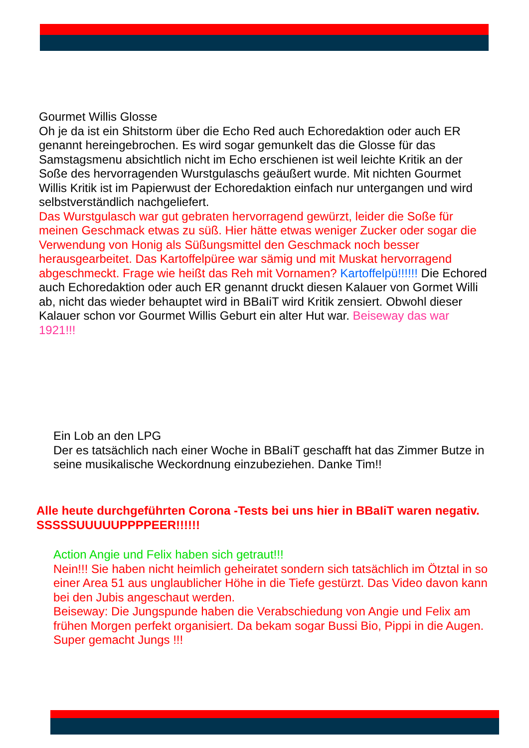Gourmet Willis Glosse
Oh je da ist ein Shitstorm über die Echo Red auch Echoredaktion oder auch ER genannt hereingebrochen. Es wird sogar gemunkelt das die Glosse für das Samstagsmenu absichtlich nicht im Echo erschienen ist weil leichte Kritik an der Soße des hervorragenden Wurstgulaschs geäußert wurde. Mit nichten Gourmet Willis Kritik ist im Papierwust der Echoredaktion einfach nur untergangen und wird selbstverständlich nachgeliefert.
Das Wurstgulasch war gut gebraten hervorragend gewürzt, leider die Soße für meinen Geschmack etwas zu süß. Hier hätte etwas weniger Zucker oder sogar die Verwendung von Honig als Süßungsmittel den Geschmack noch besser herausgearbeitet. Das Kartoffelpüree war sämig und mit Muskat hervorragend abgeschmeckt. Frage wie heißt das Reh mit Vornamen? Kartoffelpü!!!!!! Die Echored auch Echoredaktion oder auch ER genannt druckt diesen Kalauer von Gormet Willi ab, nicht das wieder behauptet wird in BBaIiT wird Kritik zensiert. Obwohl dieser Kalauer schon vor Gourmet Willis Geburt ein alter Hut war. Beiseway das war 1921!!!
Ein Lob an den LPG
Der es tatsächlich nach einer Woche in BBaIiT geschafft hat das Zimmer Butze in seine musikalische Weckordnung einzubeziehen. Danke Tim!!
Alle heute durchgeführten Corona -Tests bei uns hier in BBaIiT waren negativ. SSSSSUUUUUPPPPEER!!!!!!
Action Angie und Felix haben sich getraut!!!
Nein!!! Sie haben nicht heimlich geheiratet sondern sich tatsächlich im Ötztal in so einer Area 51 aus unglaublicher Höhe in die Tiefe gestürzt. Das Video davon kann bei den Jubis angeschaut werden.
Beiseway: Die Jungspunde haben die Verabschiedung von Angie und Felix am frühen Morgen perfekt organisiert. Da bekam sogar Bussi Bio, Pippi in die Augen. Super gemacht Jungs !!!